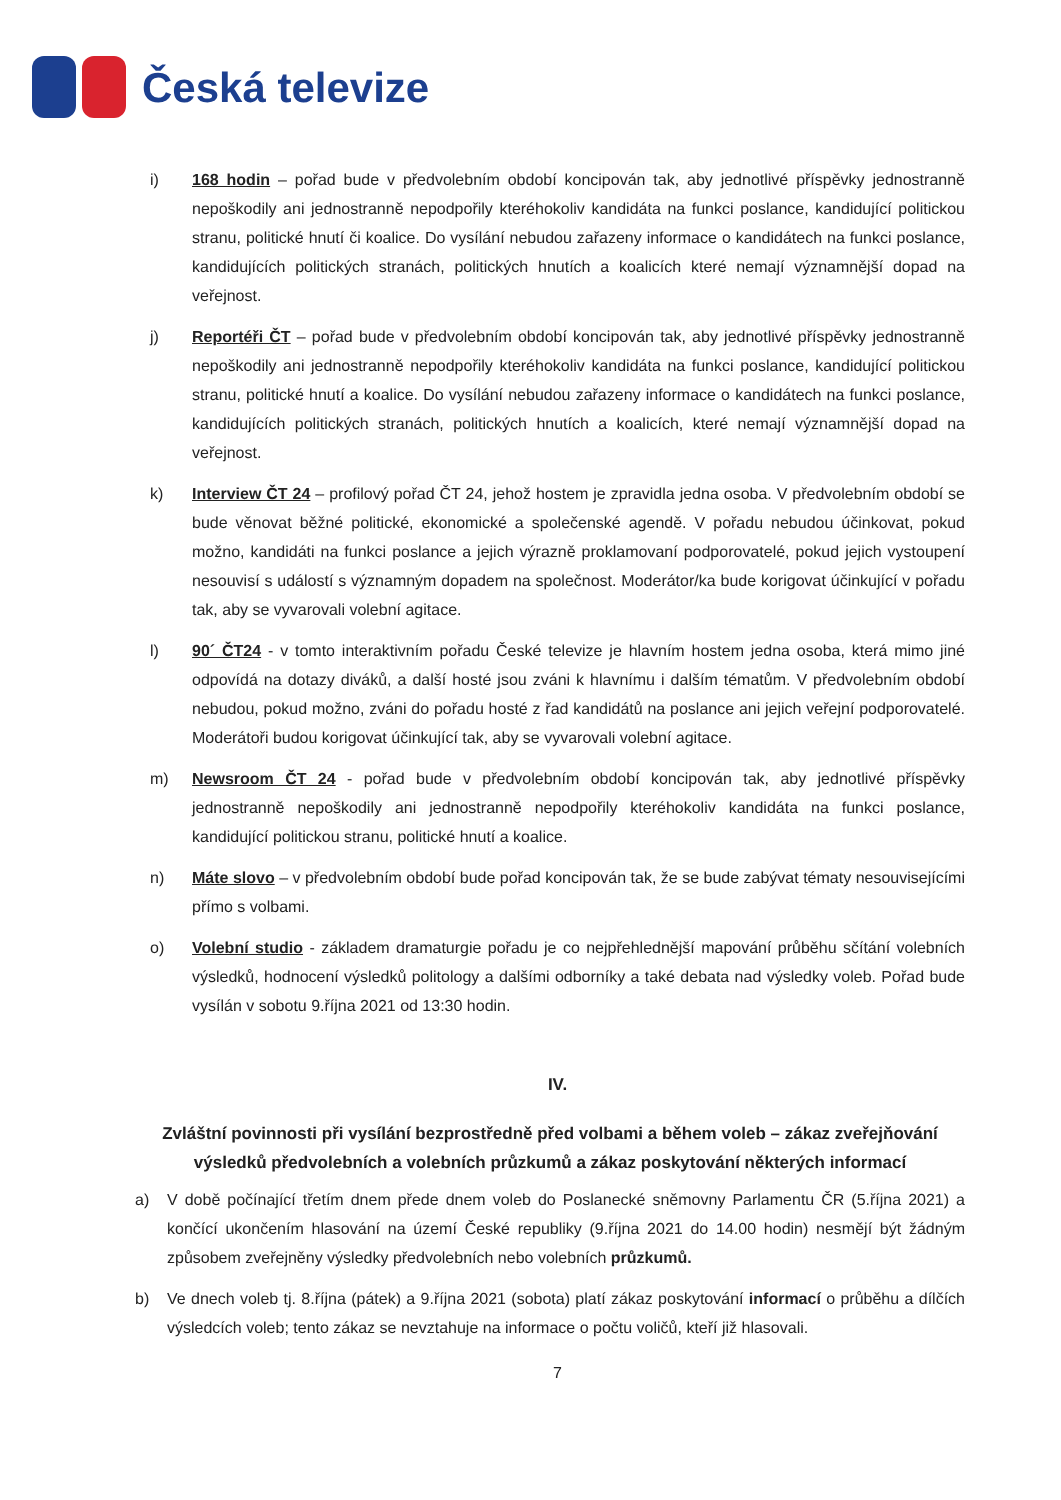Česká televize
i) 168 hodin – pořad bude v předvolebním období koncipován tak, aby jednotlivé příspěvky jednostranně nepoškodily ani jednostranně nepodpořily kteréhokoliv kandidáta na funkci poslance, kandidující politickou stranu, politické hnutí či koalice. Do vysílání nebudou zařazeny informace o kandidátech na funkci poslance, kandidujících politických stranách, politických hnutích a koalicích které nemají významnější dopad na veřejnost.
j) Reportéři ČT – pořad bude v předvolebním období koncipován tak, aby jednotlivé příspěvky jednostranně nepoškodily ani jednostranně nepodpořily kteréhokoliv kandidáta na funkci poslance, kandidující politickou stranu, politické hnutí a koalice. Do vysílání nebudou zařazeny informace o kandidátech na funkci poslance, kandidujících politických stranách, politických hnutích a koalicích, které nemají významnější dopad na veřejnost.
k) Interview ČT 24 – profilový pořad ČT 24, jehož hostem je zpravidla jedna osoba. V předvolebním období se bude věnovat běžné politické, ekonomické a společenské agendě. V pořadu nebudou účinkovat, pokud možno, kandidáti na funkci poslance a jejich výrazně proklamovaní podporovatelé, pokud jejich vystoupení nesouvisí s událostí s významným dopadem na společnost. Moderátor/ka bude korigovat účinkující v pořadu tak, aby se vyvarovali volební agitace.
l) 90´ ČT24 - v tomto interaktivním pořadu České televize je hlavním hostem jedna osoba, která mimo jiné odpovídá na dotazy diváků, a další hosté jsou zváni k hlavnímu i dalším tématům. V předvolebním období nebudou, pokud možno, zváni do pořadu hosté z řad kandidátů na poslance ani jejich veřejní podporovatelé. Moderátoři budou korigovat účinkující tak, aby se vyvarovali volební agitace.
m) Newsroom ČT 24 - pořad bude v předvolebním období koncipován tak, aby jednotlivé příspěvky jednostranně nepoškodily ani jednostranně nepodpořily kteréhokoliv kandidáta na funkci poslance, kandidující politickou stranu, politické hnutí a koalice.
n) Máte slovo – v předvolebním období bude pořad koncipován tak, že se bude zabývat tématy nesouvisejícími přímo s volbami.
o) Volební studio - základem dramaturgie pořadu je co nejpřehlednější mapování průběhu sčítání volebních výsledků, hodnocení výsledků politology a dalšími odborníky a také debata nad výsledky voleb. Pořad bude vysílán v sobotu 9.října 2021 od 13:30 hodin.
IV.
Zvláštní povinnosti při vysílání bezprostředně před volbami a během voleb – zákaz zveřejňování výsledků předvolebních a volebních průzkumů a zákaz poskytování některých informací
a) V době počínající třetím dnem přede dnem voleb do Poslanecké sněmovny Parlamentu ČR (5.října 2021) a končící ukončením hlasování na území České republiky (9.října 2021 do 14.00 hodin) nesmějí být žádným způsobem zveřejněny výsledky předvolebních nebo volebních průzkumů.
b) Ve dnech voleb tj. 8.října (pátek) a 9.října 2021 (sobota) platí zákaz poskytování informací o průběhu a dílčích výsledcích voleb; tento zákaz se nevztahuje na informace o počtu voličů, kteří již hlasovali.
7